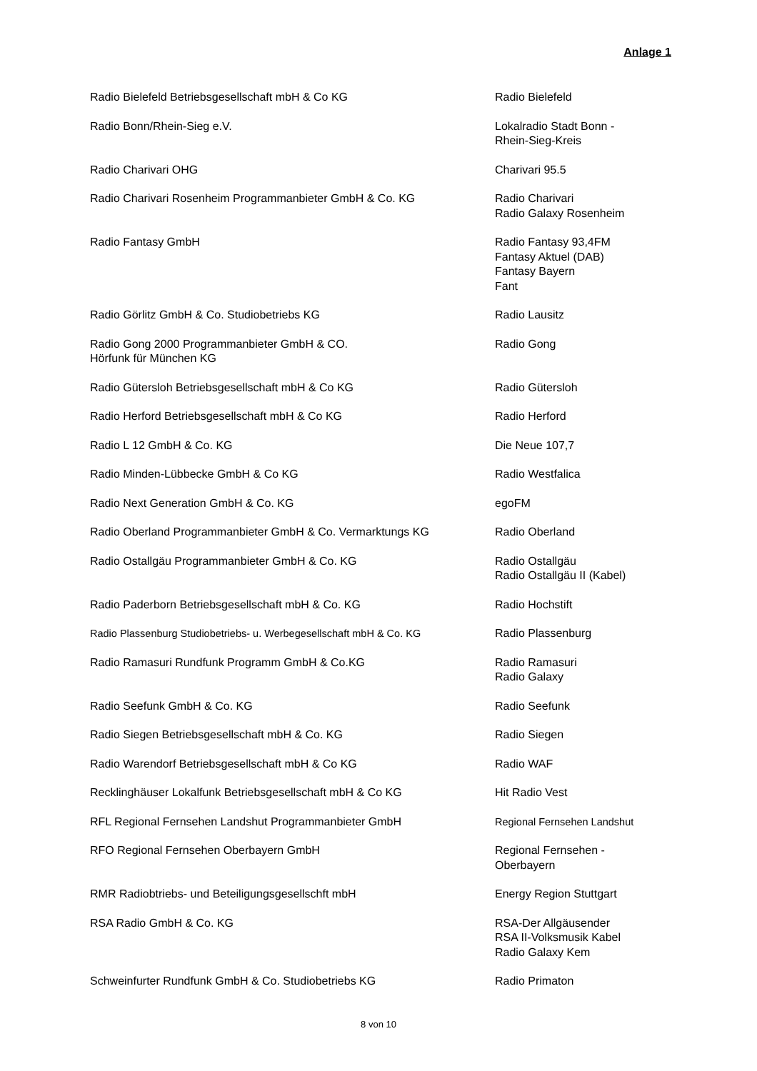Anlage 1
| Radio Bielefeld Betriebsgesellschaft mbH & Co KG | Radio Bielefeld |
| Radio Bonn/Rhein-Sieg e.V. | Lokalradio Stadt Bonn - Rhein-Sieg-Kreis |
| Radio Charivari OHG | Charivari 95.5 |
| Radio Charivari Rosenheim Programmanbieter GmbH & Co. KG | Radio Charivari Radio Galaxy Rosenheim |
| Radio Fantasy GmbH | Radio Fantasy 93,4FM Fantasy Aktuel (DAB) Fantasy Bayern Fant |
| Radio Görlitz GmbH & Co. Studiobetriebs KG | Radio Lausitz |
| Radio Gong 2000 Programmanbieter GmbH & CO. Hörfunk für München KG | Radio Gong |
| Radio Gütersloh Betriebsgesellschaft mbH & Co KG | Radio Gütersloh |
| Radio Herford Betriebsgesellschaft mbH & Co KG | Radio Herford |
| Radio L 12 GmbH & Co. KG | Die Neue 107,7 |
| Radio Minden-Lübbecke GmbH & Co KG | Radio Westfalica |
| Radio Next Generation GmbH & Co. KG | egoFM |
| Radio Oberland Programmanbieter GmbH & Co. Vermarktungs KG | Radio Oberland |
| Radio Ostallgäu Programmanbieter GmbH & Co. KG | Radio Ostallgäu Radio Ostallgäu II (Kabel) |
| Radio Paderborn Betriebsgesellschaft mbH & Co. KG | Radio Hochstift |
| Radio Plassenburg Studiobetriebs- u. Werbegesellschaft mbH & Co. KG | Radio Plassenburg |
| Radio Ramasuri Rundfunk Programm GmbH & Co.KG | Radio Ramasuri Radio Galaxy |
| Radio Seefunk GmbH & Co. KG | Radio Seefunk |
| Radio Siegen Betriebsgesellschaft mbH & Co. KG | Radio Siegen |
| Radio Warendorf Betriebsgesellschaft mbH & Co KG | Radio WAF |
| Recklinghäuser Lokalfunk Betriebsgesellschaft mbH & Co KG | Hit Radio Vest |
| RFL Regional Fernsehen Landshut Programmanbieter GmbH | Regional Fernsehen Landshut |
| RFO Regional Fernsehen Oberbayern GmbH | Regional Fernsehen - Oberbayern |
| RMR Radiobtriebs- und Beteiligungsgesellschft mbH | Energy Region Stuttgart |
| RSA Radio GmbH & Co. KG | RSA-Der Allgäusender RSA II-Volksmusik Kabel Radio Galaxy Kem |
| Schweinfurter Rundfunk GmbH & Co. Studiobetriebs KG | Radio Primaton |
8 von 10